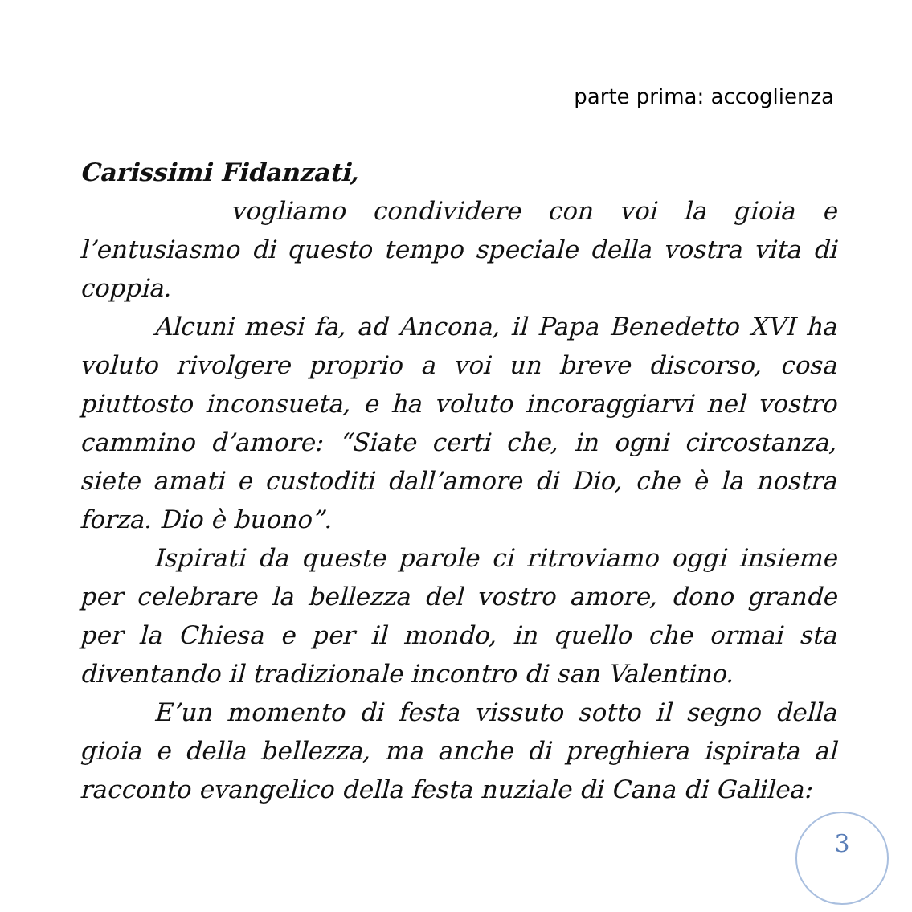parte prima: accoglienza
Carissimi Fidanzati,
vogliamo condividere con voi la gioia e l’entusiasmo di questo tempo speciale della vostra vita di coppia.
Alcuni mesi fa, ad Ancona, il Papa Benedetto XVI ha voluto rivolgere proprio a voi un breve discorso, cosa piuttosto inconsueta, e ha voluto incoraggiarvi nel vostro cammino d’amore: “Siate certi che, in ogni circostanza, siete amati e custoditi dall’amore di Dio, che è la nostra forza. Dio è buono”.
Ispirati da queste parole ci ritroviamo oggi insieme per celebrare la bellezza del vostro amore, dono grande per la Chiesa e per il mondo, in quello che ormai sta diventando il tradizionale incontro di san Valentino.
E’un momento di festa vissuto sotto il segno della gioia e della bellezza, ma anche di preghiera ispirata al racconto evangelico della festa nuziale di Cana di Galilea:
3